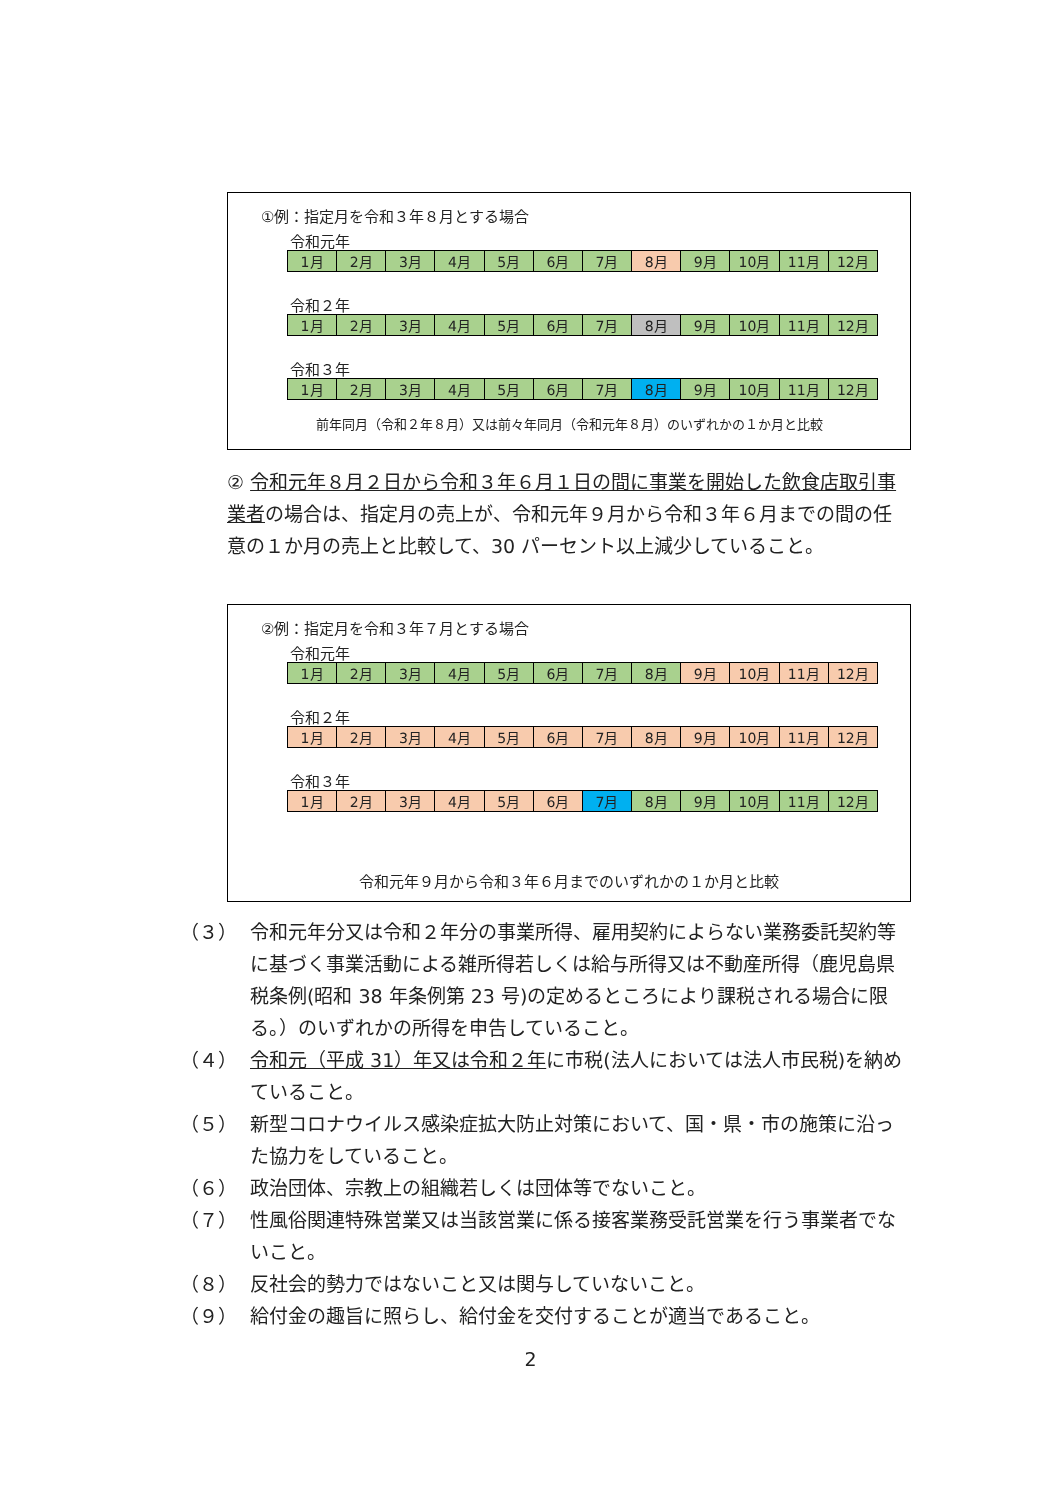①例：指定月を令和３年８月とする場合
令和元年
| 1月 | 2月 | 3月 | 4月 | 5月 | 6月 | 7月 | 8月 | 9月 | 10月 | 11月 | 12月 |
令和２年
| 1月 | 2月 | 3月 | 4月 | 5月 | 6月 | 7月 | 8月 | 9月 | 10月 | 11月 | 12月 |
令和３年
| 1月 | 2月 | 3月 | 4月 | 5月 | 6月 | 7月 | 8月 | 9月 | 10月 | 11月 | 12月 |
前年同月（令和２年８月）又は前々年同月（令和元年８月）のいずれかの１か月と比較
② 令和元年８月２日から令和３年６月１日の間に事業を開始した飲食店取引事業者の場合は、指定月の売上が、令和元年９月から令和３年６月までの間の任意の１か月の売上と比較して、30 パーセント以上減少していること。
②例：指定月を令和３年７月とする場合
令和元年
| 1月 | 2月 | 3月 | 4月 | 5月 | 6月 | 7月 | 8月 | 9月 | 10月 | 11月 | 12月 |
令和２年
| 1月 | 2月 | 3月 | 4月 | 5月 | 6月 | 7月 | 8月 | 9月 | 10月 | 11月 | 12月 |
令和３年
| 1月 | 2月 | 3月 | 4月 | 5月 | 6月 | 7月 | 8月 | 9月 | 10月 | 11月 | 12月 |
令和元年９月から令和３年６月までのいずれかの１か月と比較
（３） 令和元年分又は令和２年分の事業所得、雇用契約によらない業務委託契約等に基づく事業活動による雑所得若しくは給与所得又は不動産所得（鹿児島県税条例(昭和 38 年条例第 23 号)の定めるところにより課税される場合に限る。）のいずれかの所得を申告していること。
（４） 令和元（平成 31）年又は令和２年に市税(法人においては法人市民税)を納めていること。
（５） 新型コロナウイルス感染症拡大防止対策において、国・県・市の施策に沿った協力をしていること。
（６） 政治団体、宗教上の組織若しくは団体等でないこと。
（７） 性風俗関連特殊営業又は当該営業に係る接客業務受託営業を行う事業者でないこと。
（８） 反社会的勢力ではないこと又は関与していないこと。
（９） 給付金の趣旨に照らし、給付金を交付することが適当であること。
2